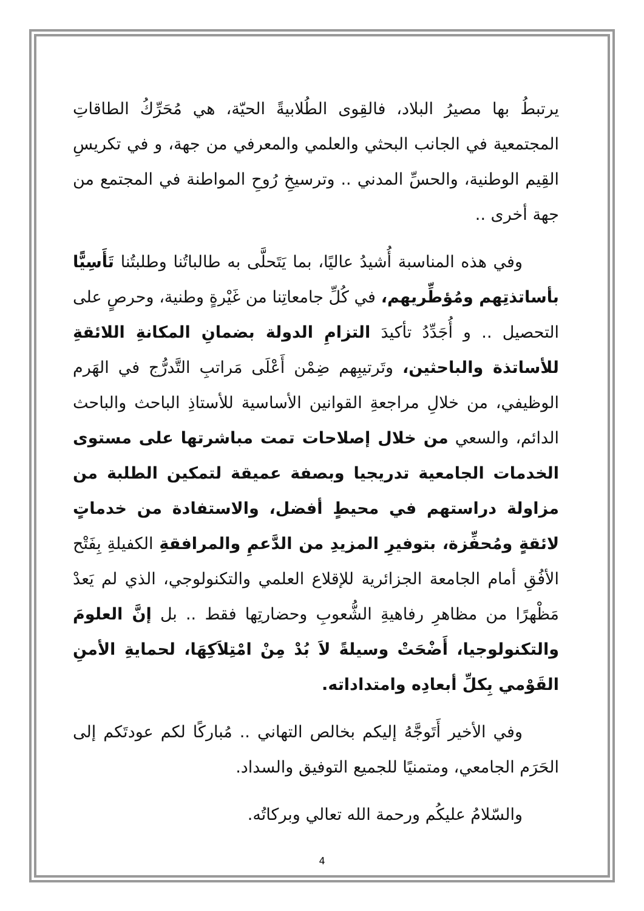يرتبطُ بها مصيرُ البلاد، فالقِوى الطُلابيةً الحيّة، هي مُحَرِّكُ الطاقاتِ المجتمعية في الجانب البحثي والعلمي والمعرفي من جهة، و في تكريسِ القِيم الوطنية، والحسِّ المدني .. وترسيخِ رُوحِ المواطنة في المجتمع من جهة أخرى ..
وفي هذه المناسبة أُشيدُ عاليًا، بما يَتَحلَّى به طالباتُنا وطلبتُنا تَأَسِيًّا بأساتذتِهم ومُؤطِّريهم، في كُلِّ جامعاتِنا من غَيْرةٍ وطنية، وحرصٍ على التحصيل .. و أُجَدِّدُ تأكيدَ التزامِ الدولة بضمانِ المكانةِ اللائقةِ للأساتذة والباحثين، وتَرتيبِهم ضِمْن أَعْلَى مَراتبِ التَّدرُّج في الهَرم الوظيفي، من خلالِ مراجعةِ القوانين الأساسية للأستاذِ الباحث والباحث الدائم، والسعي من خلال إصلاحات تمت مباشرتها على مستوى الخدمات الجامعية تدريجيا وبصفة عميقة لتمكين الطلبة من مزاولة دراستهم في محيطٍ أفضل، والاستفادة من خدماتٍ لائقةٍ ومُحفِّزة، بتوفيرِ المزيدِ من الدَّعمِ والمرافقةِ الكفيلةِ بِفَتْح الأفُقِ أمام الجامعة الجزائرية للإقلاع العلمي والتكنولوجي، الذي لم يَعدْ مَظْهرًا من مظاهرِ رفاهيةِ الشُّعوبِ وحضارتِها فقط .. بل إنَّ العلومَ والتكنولوجيا، أَضْحَتْ وسيلةً لاَ بُدْ مِنْ امْتِلاَكِهَا، لحمايةِ الأمنِ القَوْمي بِكلِّ أبعادِه وامتداداته.
وفي الأخير أَتَوجَّهُ إليكم بخالص التهاني .. مُباركًا لكم عودتَكم إلى الحَرَم الجامعي، ومتمنيًا للجميع التوفيق والسداد.
والسّلامُ عليكُم ورحمة الله تعالي وبركاتُه.
4